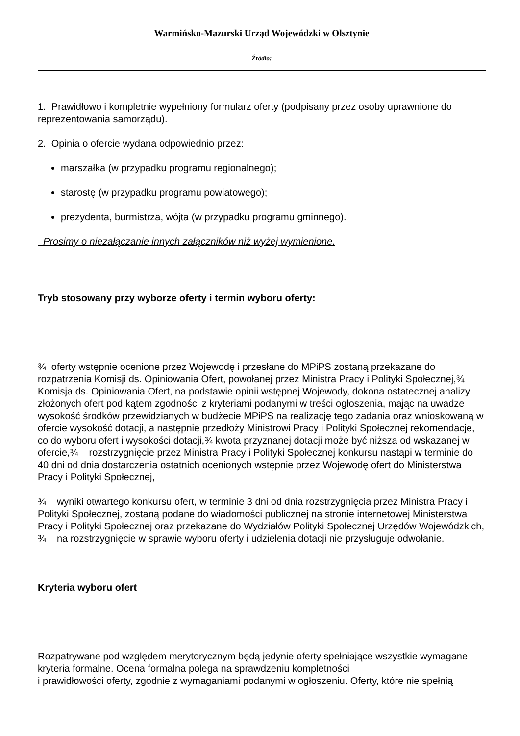Warmińsko-Mazurski Urząd Wojewódzki w Olsztynie
Źródło:
1. Prawidłowo i kompletnie wypełniony formularz oferty (podpisany przez osoby uprawnione do reprezentowania samorządu).
2. Opinia o ofercie wydana odpowiednio przez:
marszałka (w przypadku programu regionalnego);
starostę (w przypadku programu powiatowego);
prezydenta, burmistrza, wójta (w przypadku programu gminnego).
Prosimy o niezałączanie innych załączników niż wyżej wymienione.
Tryb stosowany przy wyborze oferty i termin wyboru oferty:
¾ oferty wstępnie ocenione przez Wojewodę i przesłane do MPiPS zostaną przekazane do rozpatrzenia Komisji ds. Opiniowania Ofert, powołanej przez Ministra Pracy i Polityki Społecznej,¾ Komisja ds. Opiniowania Ofert, na podstawie opinii wstępnej Wojewody, dokona ostatecznej analizy złożonych ofert pod kątem zgodności z kryteriami podanymi w treści ogłoszenia, mając na uwadze wysokość środków przewidzianych w budżecie MPiPS na realizację tego zadania oraz wnioskowaną w ofercie wysokość dotacji, a następnie przedłoży Ministrowi Pracy i Polityki Społecznej rekomendacje, co do wyboru ofert i wysokości dotacji,¾ kwota przyznanej dotacji może być niższa od wskazanej w ofercie,¾ rozstrzygnięcie przez Ministra Pracy i Polityki Społecznej konkursu nastąpi w terminie do 40 dni od dnia dostarczenia ostatnich ocenionych wstępnie przez Wojewodę ofert do Ministerstwa Pracy i Polityki Społecznej,
¾ wyniki otwartego konkursu ofert, w terminie 3 dni od dnia rozstrzygnięcia przez Ministra Pracy i Polityki Społecznej, zostaną podane do wiadomości publicznej na stronie internetowej Ministerstwa Pracy i Polityki Społecznej oraz przekazane do Wydziałów Polityki Społecznej Urzędów Wojewódzkich, ¾ na rozstrzygnięcie w sprawie wyboru oferty i udzielenia dotacji nie przysługuje odwołanie.
Kryteria wyboru ofert
Rozpatrywane pod względem merytorycznym będą jedynie oferty spełniające wszystkie wymagane kryteria formalne. Ocena formalna polega na sprawdzeniu kompletności
i prawidłowości oferty, zgodnie z wymaganiami podanymi w ogłoszeniu. Oferty, które nie spełnią